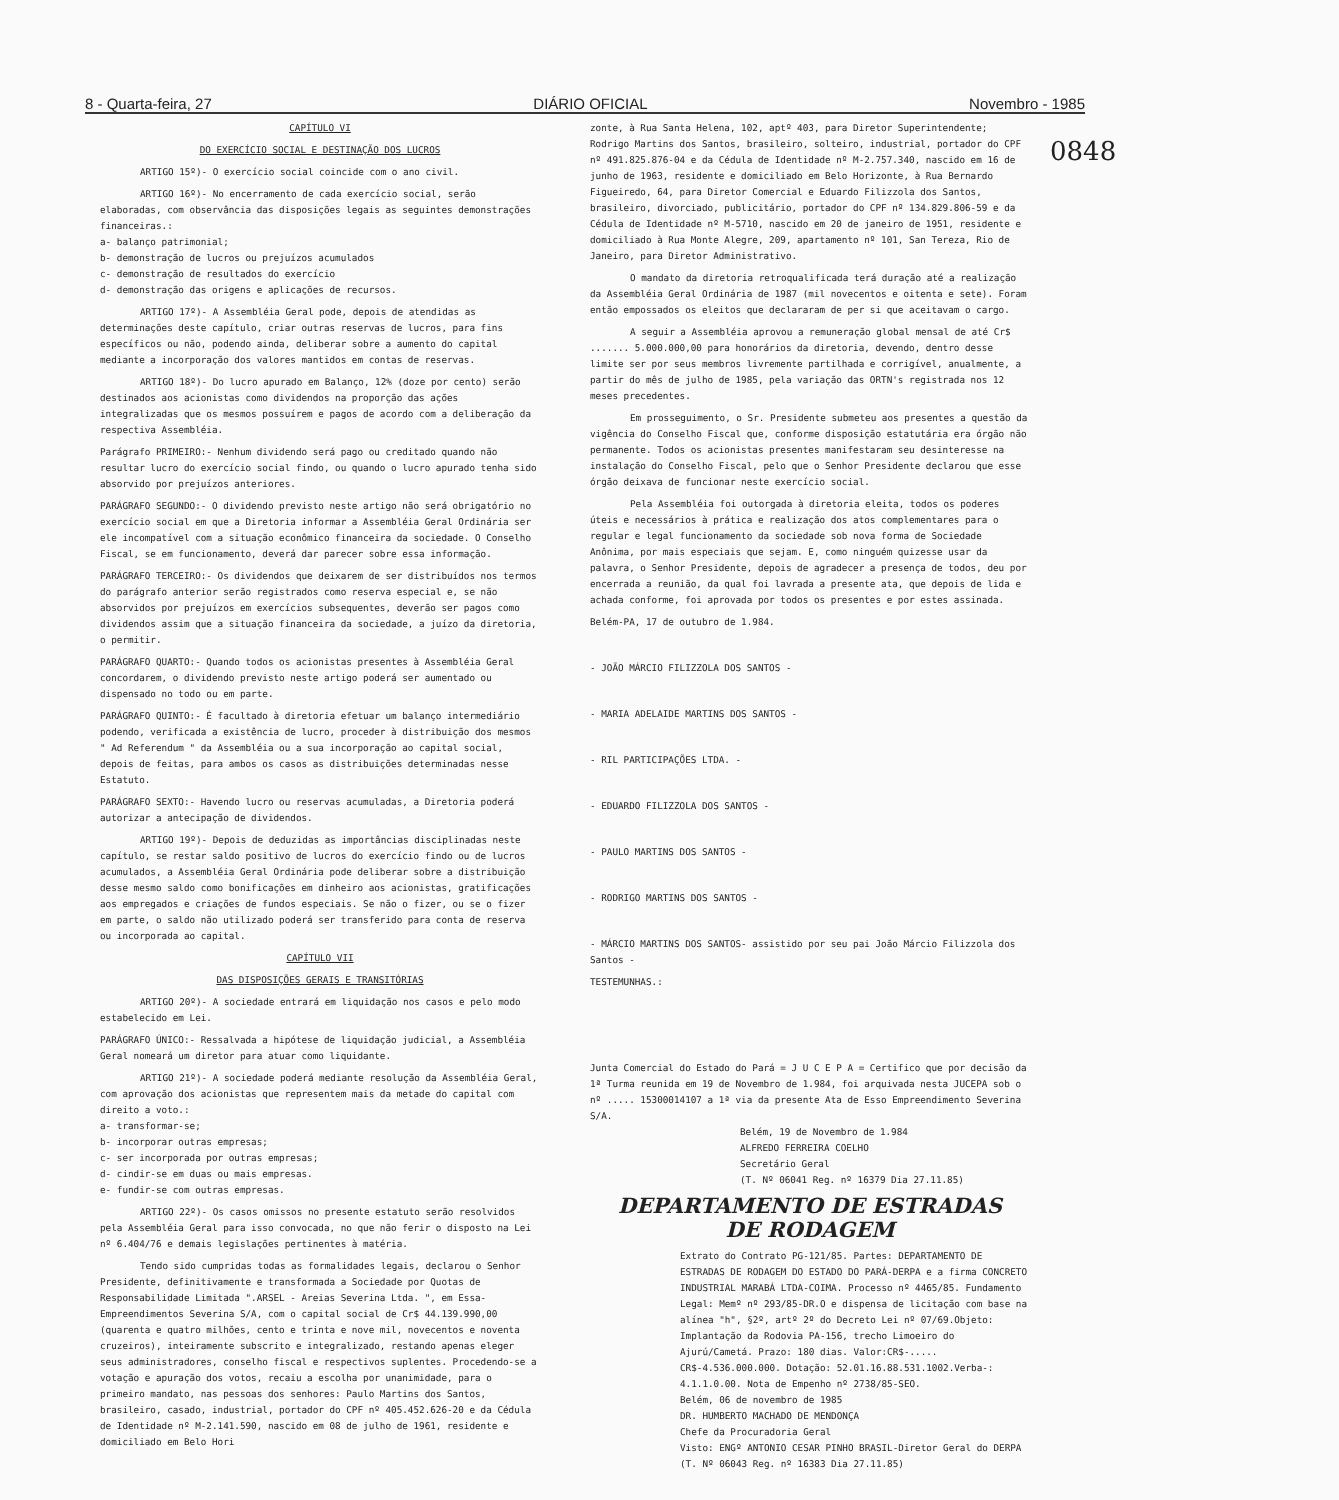8 - Quarta-feira, 27 DIÁRIO OFICIAL Novembro - 1985
0848
CAPÍTULO VI
DO EXERCÍCIO SOCIAL E DESTINAÇÃO DOS LUCROS
ARTIGO 15º)- O exercício social coincide com o ano civil.
ARTIGO 16º)- No encerramento de cada exercício social, serão elaboradas, com observância das disposições legais as seguintes demonstrações financeiras.:
a- balanço patrimonial;
b- demonstração de lucros ou prejuízos acumulados
c- demonstração de resultados do exercício
d- demonstração das origens e aplicações de recursos.
ARTIGO 17º)- A Assembléia Geral pode, depois de atendidas as determinações deste capítulo, criar outras reservas de lucros, para fins específicos ou não, podendo ainda, deliberar sobre a aumento do capital mediante a incorporação dos valores mantidos em contas de reservas.
ARTIGO 18º)- Do lucro apurado em Balanço, 12% (doze por cento) serão destinados aos acionistas como dividendos na proporção das ações integralizadas que os mesmos possuírem e pagos de acordo com a deliberação da respectiva Assembléia.
Parágrafo PRIMEIRO:- Nenhum dividendo será pago ou creditado quando não resultar lucro do exercício social findo, ou quando o lucro apurado tenha sido absorvido por prejuízos anteriores.
PARÁGRAFO SEGUNDO:- O dividendo previsto neste artigo não será obrigatório no exercício social em que a Diretoria informar a Assembléia Geral Ordinária ser ele incompatível com a situação econômico financeira da sociedade. O Conselho Fiscal, se em funcionamento, deverá dar parecer sobre essa informação.
PARÁGRAFO TERCEIRO:- Os dividendos que deixarem de ser distribuídos nos termos do parágrafo anterior serão registrados como reserva especial e, se não absorvidos por prejuízos em exercícios subsequentes, deverão ser pagos como dividendos assim que a situação financeira da sociedade, a juízo da diretoria, o permitir.
PARÁGRAFO QUARTO:- Quando todos os acionistas presentes à Assembléia Geral concordarem, o dividendo previsto neste artigo poderá ser aumentado ou dispensado no todo ou em parte.
PARÁGRAFO QUINTO:- É facultado à diretoria efetuar um balanço intermediário podendo, verificada a existência de lucro, proceder à distribuição dos mesmos " Ad Referendum " da Assembléia ou a sua incorporação ao capital social, depois de feitas, para ambos os casos as distribuições determinadas nesse Estatuto.
PARÁGRAFO SEXTO:- Havendo lucro ou reservas acumuladas, a Diretoria poderá autorizar a antecipação de dividendos.
ARTIGO 19º)- Depois de deduzidas as importâncias disciplinadas neste capítulo, se restar saldo positivo de lucros do exercício findo ou de lucros acumulados, a Assembléia Geral Ordinária pode deliberar sobre a distribuição desse mesmo saldo como bonificações em dinheiro aos acionistas, gratificações aos empregados e criações de fundos especiais. Se não o fizer, ou se o fizer em parte, o saldo não utilizado poderá ser transferido para conta de reserva ou incorporada ao capital.
CAPÍTULO VII
DAS DISPOSIÇÕES GERAIS E TRANSITÓRIAS
ARTIGO 20º)- A sociedade entrará em liquidação nos casos e pelo modo estabelecido em Lei.
PARÁGRAFO ÚNICO:- Ressalvada a hipótese de liquidação judicial, a Assembléia Geral nomeará um diretor para atuar como liquidante.
ARTIGO 21º)- A sociedade poderá mediante resolução da Assembléia Geral, com aprovação dos acionistas que representem mais da metade do capital com direito a voto.:
a- transformar-se;
b- incorporar outras empresas;
c- ser incorporada por outras empresas;
d- cindir-se em duas ou mais empresas.
e- fundir-se com outras empresas.
ARTIGO 22º)- Os casos omissos no presente estatuto serão resolvidos pela Assembléia Geral para isso convocada, no que não ferir o disposto na Lei nº 6.404/76 e demais legislações pertinentes à matéria.
Tendo sido cumpridas todas as formalidades legais, declarou o Senhor Presidente, definitivamente e transformada a Sociedade por Quotas de Responsabilidade Limitada ".ARSEL - Areias Severina Ltda. ", em Essa-Empreendimentos Severina S/A, com o capital social de Cr$ 44.139.990,00 (quarenta e quatro milhões, cento e trinta e nove mil, novecentos e noventa cruzeiros), inteiramente subscrito e integralizado, restando apenas eleger seus administradores, conselho fiscal e respectivos suplentes. Procedendo-se a votação e apuração dos votos, recaiu a escolha por unanimidade, para o primeiro mandato, nas pessoas dos senhores: Paulo Martins dos Santos, brasileiro, casado, industrial, portador do CPF nº 405.452.626-20 e da Cédula de Identidade nº M-2.141.590, nascido em 08 de julho de 1961, residente e domiciliado em Belo Hori
zonte, à Rua Santa Helena, 102, aptº 403, para Diretor Superintendente; Rodrigo Martins dos Santos, brasileiro, solteiro, industrial, portador do CPF nº 491.825.876-04 e da Cédula de Identidade nº M-2.757.340, nascido em 16 de junho de 1963, residente e domiciliado em Belo Horizonte, à Rua Bernardo Figueiredo, 64, para Diretor Comercial e Eduardo Filizzola dos Santos, brasileiro, divorciado, publicitário, portador do CPF nº 134.829.806-59 e da Cédula de Identidade nº M-5710, nascido em 20 de janeiro de 1951, residente e domiciliado à Rua Monte Alegre, 209, apartamento nº 101, San Tereza, Rio de Janeiro, para Diretor Administrativo.
O mandato da diretoria retroqualificada terá duração até a realização da Assembléia Geral Ordinária de 1987 (mil novecentos e oitenta e sete). Foram então empossados os eleitos que declararam de per si que aceitavam o cargo.
A seguir a Assembléia aprovou a remuneração global mensal de até Cr$ ....... 5.000.000,00 para honorários da diretoria, devendo, dentro desse limite ser por seus membros livremente partilhada e corrigível, anualmente, a partir do mês de julho de 1985, pela variação das ORTN's registrada nos 12 meses precedentes.
Em prosseguimento, o Sr. Presidente submeteu aos presentes a questão da vigência do Conselho Fiscal que, conforme disposição estatutária era órgão não permanente. Todos os acionistas presentes manifestaram seu desinteresse na instalação do Conselho Fiscal, pelo que o Senhor Presidente declarou que esse órgão deixava de funcionar neste exercício social.
Pela Assembléia foi outorgada à diretoria eleita, todos os poderes úteis e necessários à prática e realização dos atos complementares para o regular e legal funcionamento da sociedade sob nova forma de Sociedade Anônima, por mais especiais que sejam. E, como ninguém quizesse usar da palavra, o Senhor Presidente, depois de agradecer a presença de todos, deu por encerrada a reunião, da qual foi lavrada a presente ata, que depois de lida e achada conforme, foi aprovada por todos os presentes e por estes assinada.
Belém-PA, 17 de outubro de 1.984.
- JOÃO MÁRCIO FILIZZOLA DOS SANTOS -
- MARIA ADELAIDE MARTINS DOS SANTOS -
- RIL PARTICIPAÇÕES LTDA. -
- EDUARDO FILIZZOLA DOS SANTOS -
- PAULO MARTINS DOS SANTOS -
- RODRIGO MARTINS DOS SANTOS -
- MÁRCIO MARTINS DOS SANTOS- assistido por seu pai João Márcio Filizzola dos Santos -
TESTEMUNHAS.:
Junta Comercial do Estado do Pará = J U C E P A = Certifico que por decisão da 1ª Turma reunida em 19 de Novembro de 1.984, foi arquivada nesta JUCEPA sob o nº ..... 15300014107 a 1ª via da presente Ata de Esso Empreendimento Severina S/A.
Belém, 19 de Novembro de 1.984
ALFREDO FERREIRA COELHO
Secretário Geral
(T. Nº 06041 Reg. nº 16379 Dia 27.11.85)
DEPARTAMENTO DE ESTRADAS
DE RODAGEM
Extrato do Contrato PG-121/85. Partes: DEPARTAMENTO DE ESTRADAS DE RODAGEM DO ESTADO DO PARÁ-DERPA e a firma CONCRETO INDUSTRIAL MARABÁ LTDA-COIMA. Processo nº 4465/85. Fundamento Legal: Memº nº 293/85-DR.O e dispensa de licitação com base na alínea "h", §2º, artº 2º do Decreto Lei nº 07/69.Objeto: Implantação da Rodovia PA-156, trecho Limoeiro do Ajurú/Cametá. Prazo: 180 dias. Valor:CR$-..... CR$-4.536.000.000. Dotação: 52.01.16.88.531.1002.Verba-: 4.1.1.0.00. Nota de Empenho nº 2738/85-SEO.
Belém, 06 de novembro de 1985
DR. HUMBERTO MACHADO DE MENDONÇA
Chefe da Procuradoria Geral
Visto: ENGº ANTONIO CESAR PINHO BRASIL-Diretor Geral do DERPA
(T. Nº 06043 Reg. nº 16383 Dia 27.11.85)